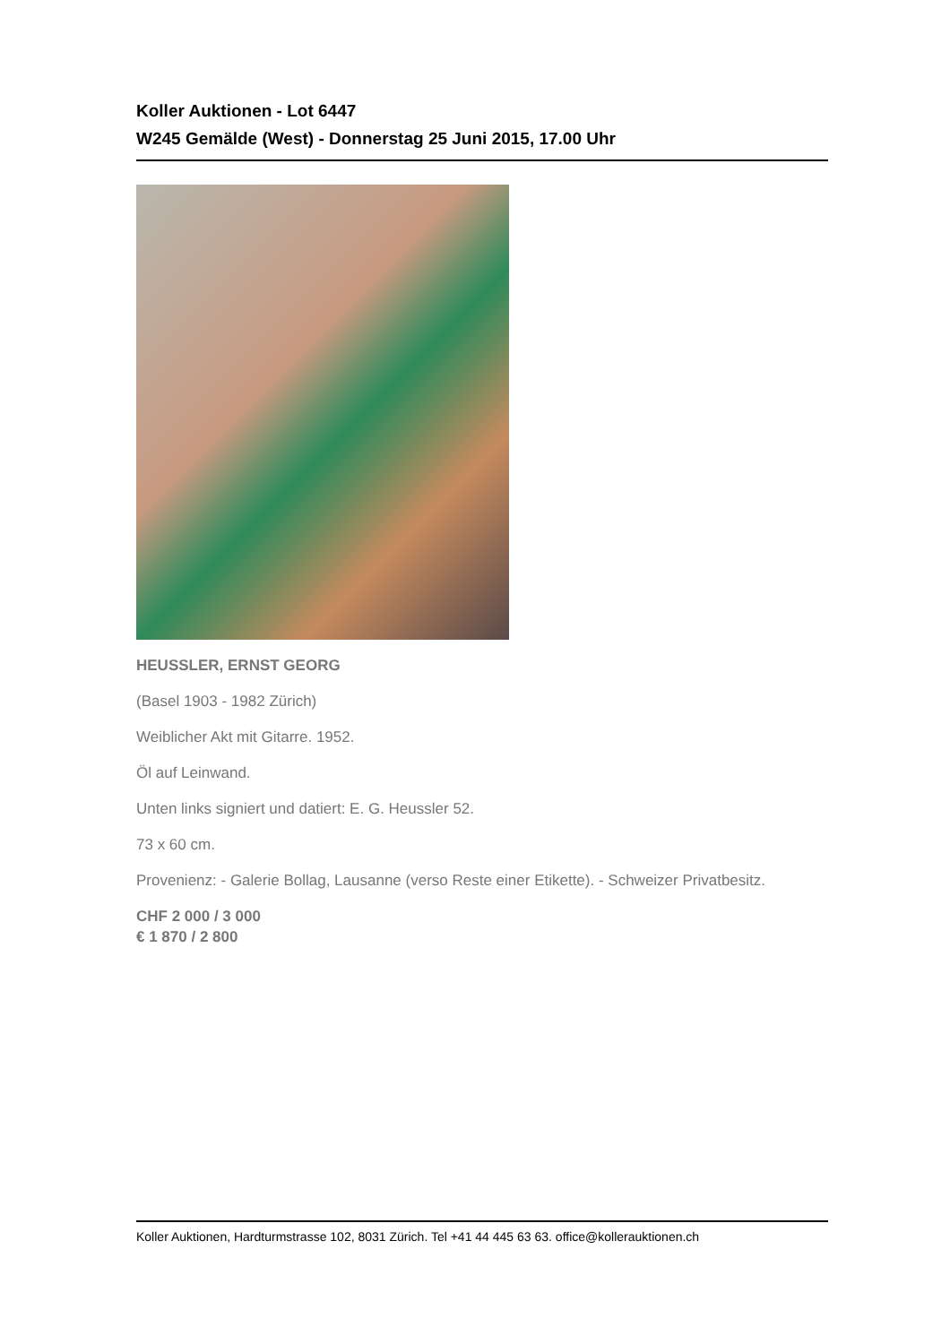Koller Auktionen - Lot 6447
W245 Gemälde (West) - Donnerstag 25 Juni 2015, 17.00 Uhr
HEUSSLER, ERNST GEORG
(Basel 1903 - 1982 Zürich)
Weiblicher Akt mit Gitarre. 1952.
Öl auf Leinwand.
Unten links signiert und datiert: E. G. Heussler 52.
73 x 60 cm.
Provenienz: - Galerie Bollag, Lausanne (verso Reste einer Etikette). - Schweizer Privatbesitz.
CHF 2 000 / 3 000
€ 1 870 / 2 800
Koller Auktionen, Hardturmstrasse 102, 8031 Zürich. Tel +41 44 445 63 63. office@kollerauktionen.ch